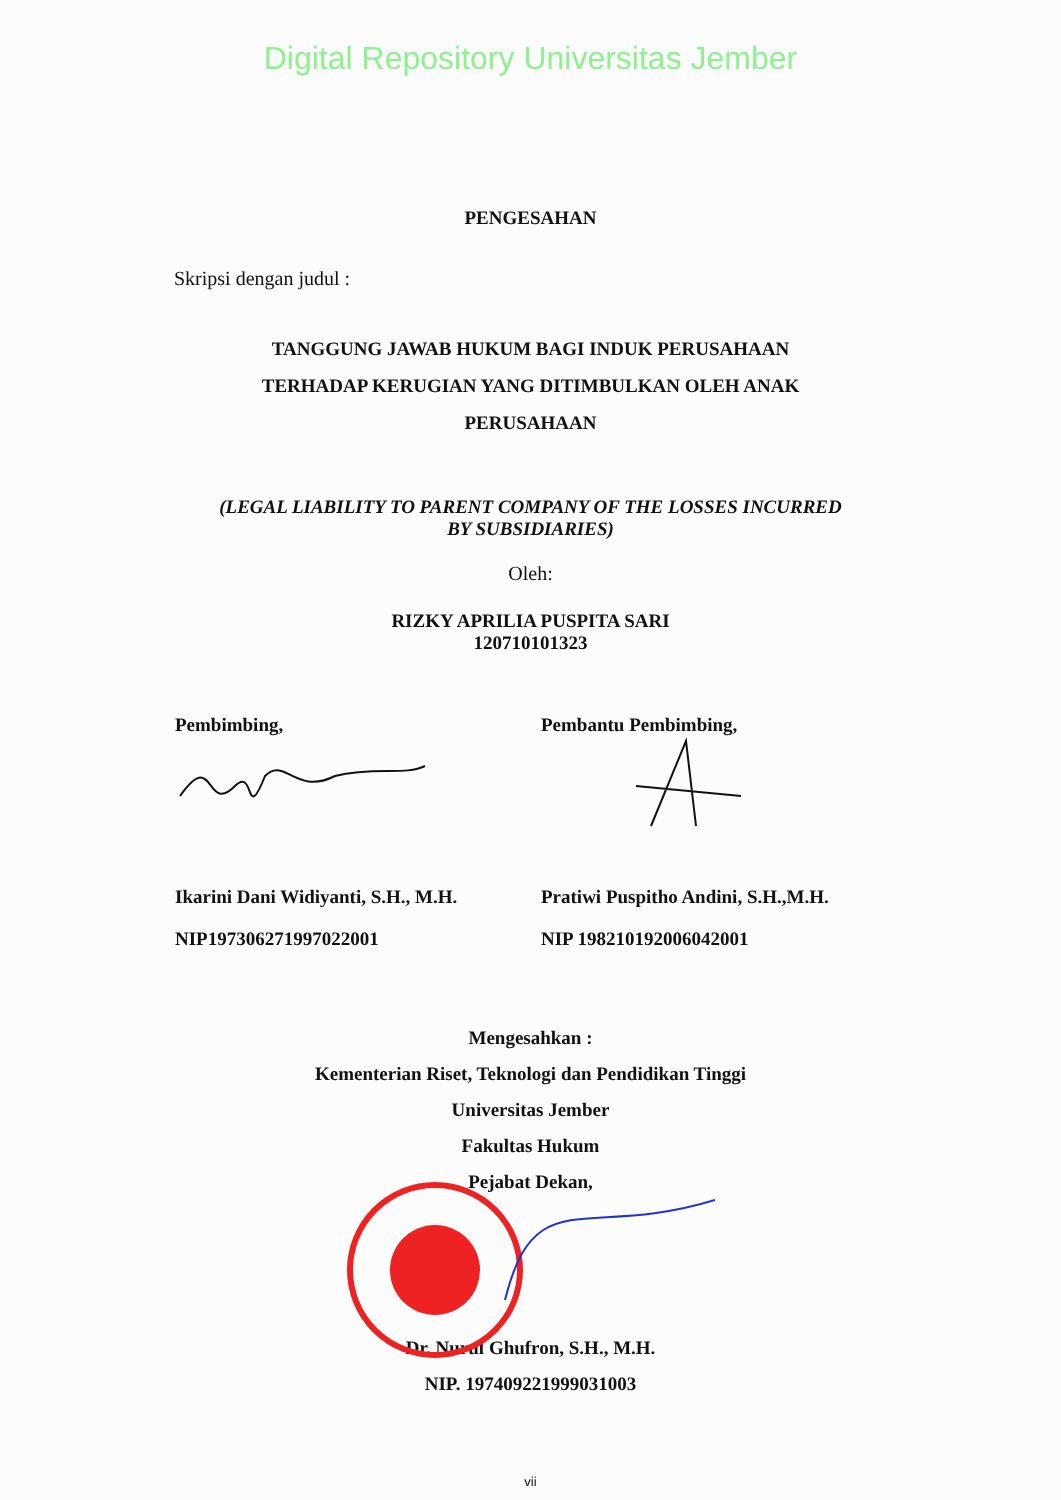Digital Repository Universitas Jember
PENGESAHAN
Skripsi dengan judul :
TANGGUNG JAWAB HUKUM BAGI INDUK PERUSAHAAN
TERHADAP KERUGIAN YANG DITIMBULKAN OLEH ANAK
PERUSAHAAN
(LEGAL LIABILITY TO PARENT COMPANY OF THE LOSSES INCURRED
BY SUBSIDIARIES)
Oleh:
RIZKY APRILIA PUSPITA SARI
120710101323
Pembimbing, Pembantu Pembimbing,
Ikarini Dani Widiyanti, S.H., M.H.
NIP197306271997022001
Pratiwi Puspitho Andini, S.H.,M.H.
NIP 198210192006042001
Mengesahkan :
Kementerian Riset, Teknologi dan Pendidikan Tinggi
Universitas Jember
Fakultas Hukum
Pejabat Dekan,
Dr. Nurul Ghufron, S.H., M.H.
NIP. 197409221999031003
vii